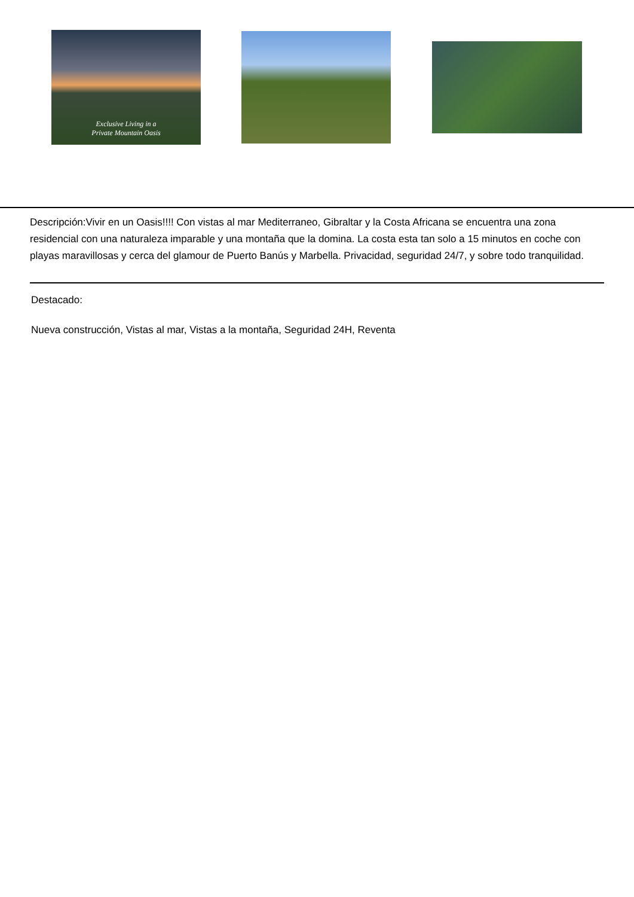Exclusive Living in a
Private Mountain Oasis
Descripción:Vivir en un Oasis!!!! Con vistas al mar Mediterraneo, Gibraltar y la Costa Africana se encuentra una zona residencial con una naturaleza imparable y una montaña que la domina. La costa esta tan solo a 15 minutos en coche con playas maravillosas y cerca del glamour de Puerto Banús y Marbella. Privacidad, seguridad 24/7, y sobre todo tranquilidad.
Destacado:
Nueva construcción, Vistas al mar, Vistas a la montaña, Seguridad 24H, Reventa